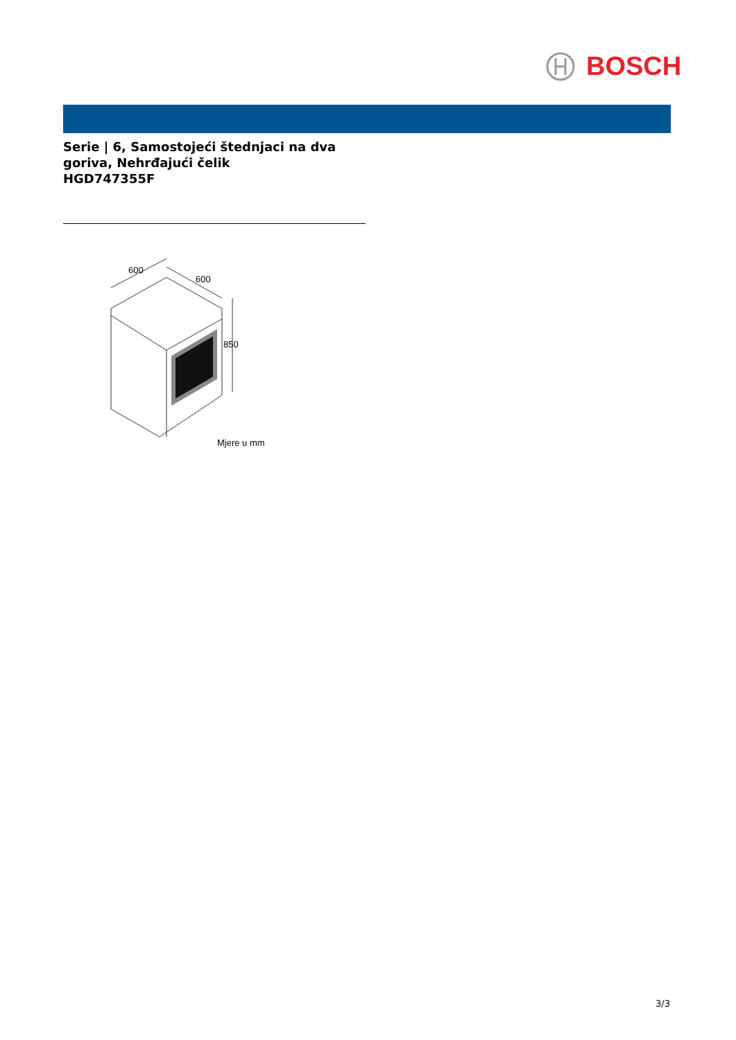BOSCH
Serie | 6, Samostojeći štednjaci na dva goriva, Nehrđajući čelik
HGD747355F
600
600
850
Mjere u mm
3/3